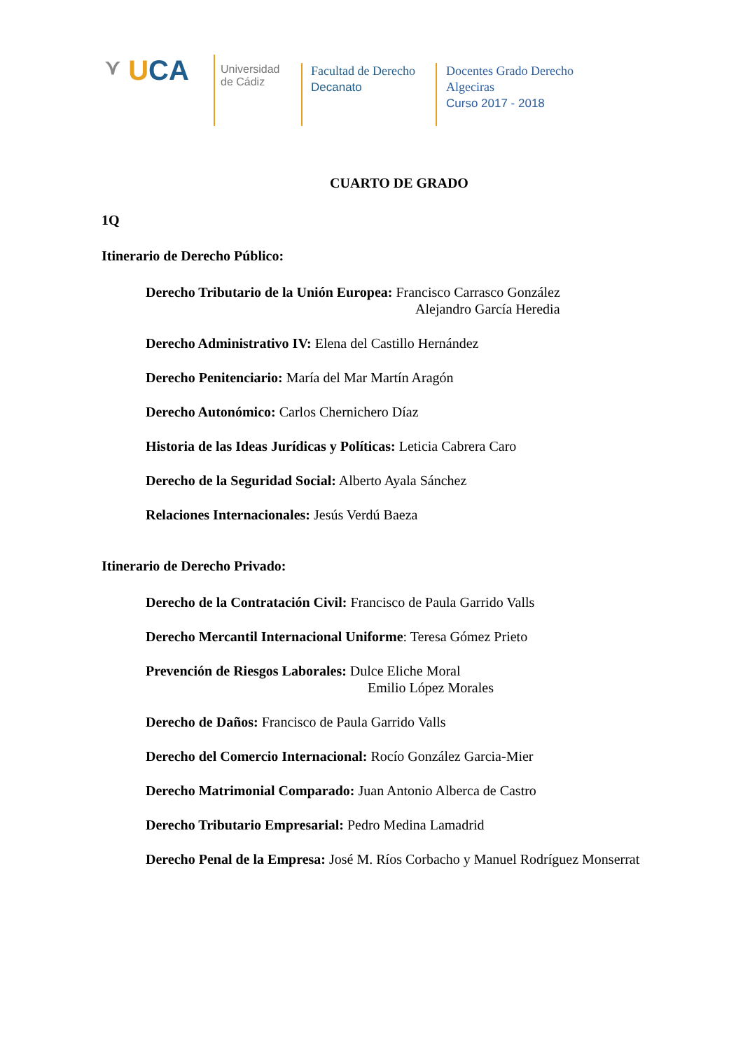⋎ U CA
Universidad
de Cádiz
Facultad de Derecho
Decanato
Docentes Grado Derecho
Algeciras
Curso 2017 - 2018
CUARTO DE GRADO
1Q
Itinerario de Derecho Público:
Derecho Tributario de la Unión Europea: Francisco Carrasco González
Alejandro García Heredia
Derecho Administrativo IV: Elena del Castillo Hernández
Derecho Penitenciario: María del Mar Martín Aragón
Derecho Autonómico: Carlos Chernichero Díaz
Historia de las Ideas Jurídicas y Políticas: Leticia Cabrera Caro
Derecho de la Seguridad Social: Alberto Ayala Sánchez
Relaciones Internacionales: Jesús Verdú Baeza
Itinerario de Derecho Privado:
Derecho de la Contratación Civil: Francisco de Paula Garrido Valls
Derecho Mercantil Internacional Uniforme: Teresa Gómez Prieto
Prevención de Riesgos Laborales: Dulce Eliche Moral
Emilio López Morales
Derecho de Daños: Francisco de Paula Garrido Valls
Derecho del Comercio Internacional: Rocío González Garcia-Mier
Derecho Matrimonial Comparado: Juan Antonio Alberca de Castro
Derecho Tributario Empresarial: Pedro Medina Lamadrid
Derecho Penal de la Empresa: José M. Ríos Corbacho y Manuel Rodríguez Monserrat